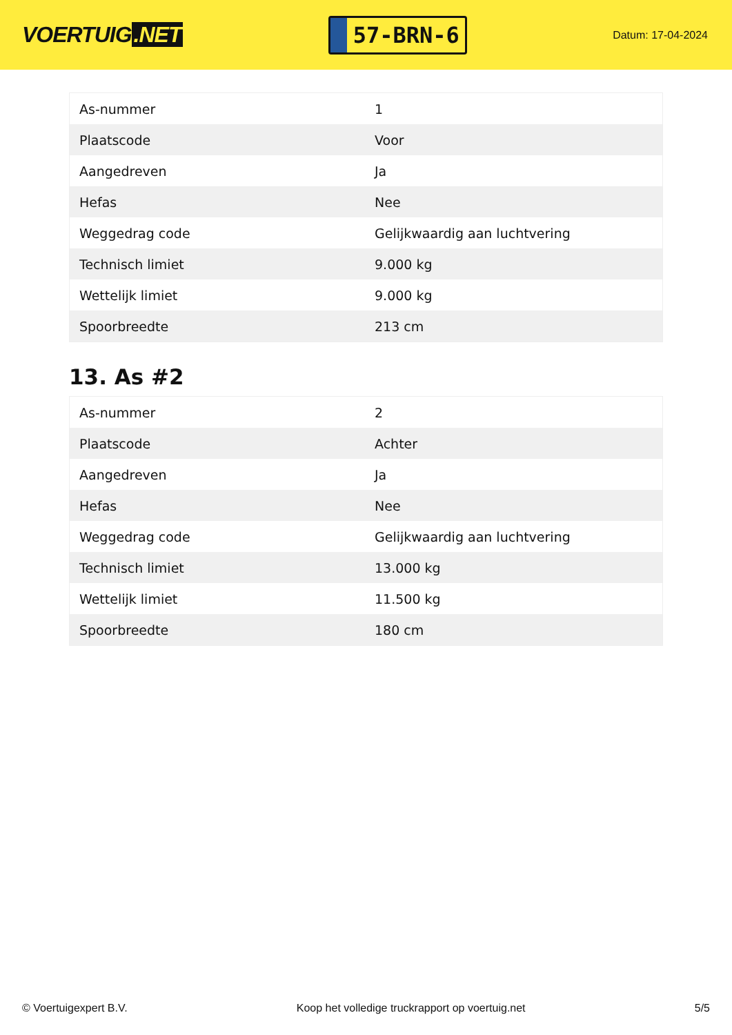VOERTUIG.NET
57-BRN-6
Datum: 17-04-2024
| As-nummer | 1 |
| Plaatscode | Voor |
| Aangedreven | Ja |
| Hefas | Nee |
| Weggedrag code | Gelijkwaardig aan luchtvering |
| Technisch limiet | 9.000 kg |
| Wettelijk limiet | 9.000 kg |
| Spoorbreedte | 213 cm |
13. As #2
| As-nummer | 2 |
| Plaatscode | Achter |
| Aangedreven | Ja |
| Hefas | Nee |
| Weggedrag code | Gelijkwaardig aan luchtvering |
| Technisch limiet | 13.000 kg |
| Wettelijk limiet | 11.500 kg |
| Spoorbreedte | 180 cm |
© Voertuigexpert B.V. Koop het volledige truckrapport op voertuig.net 5/5